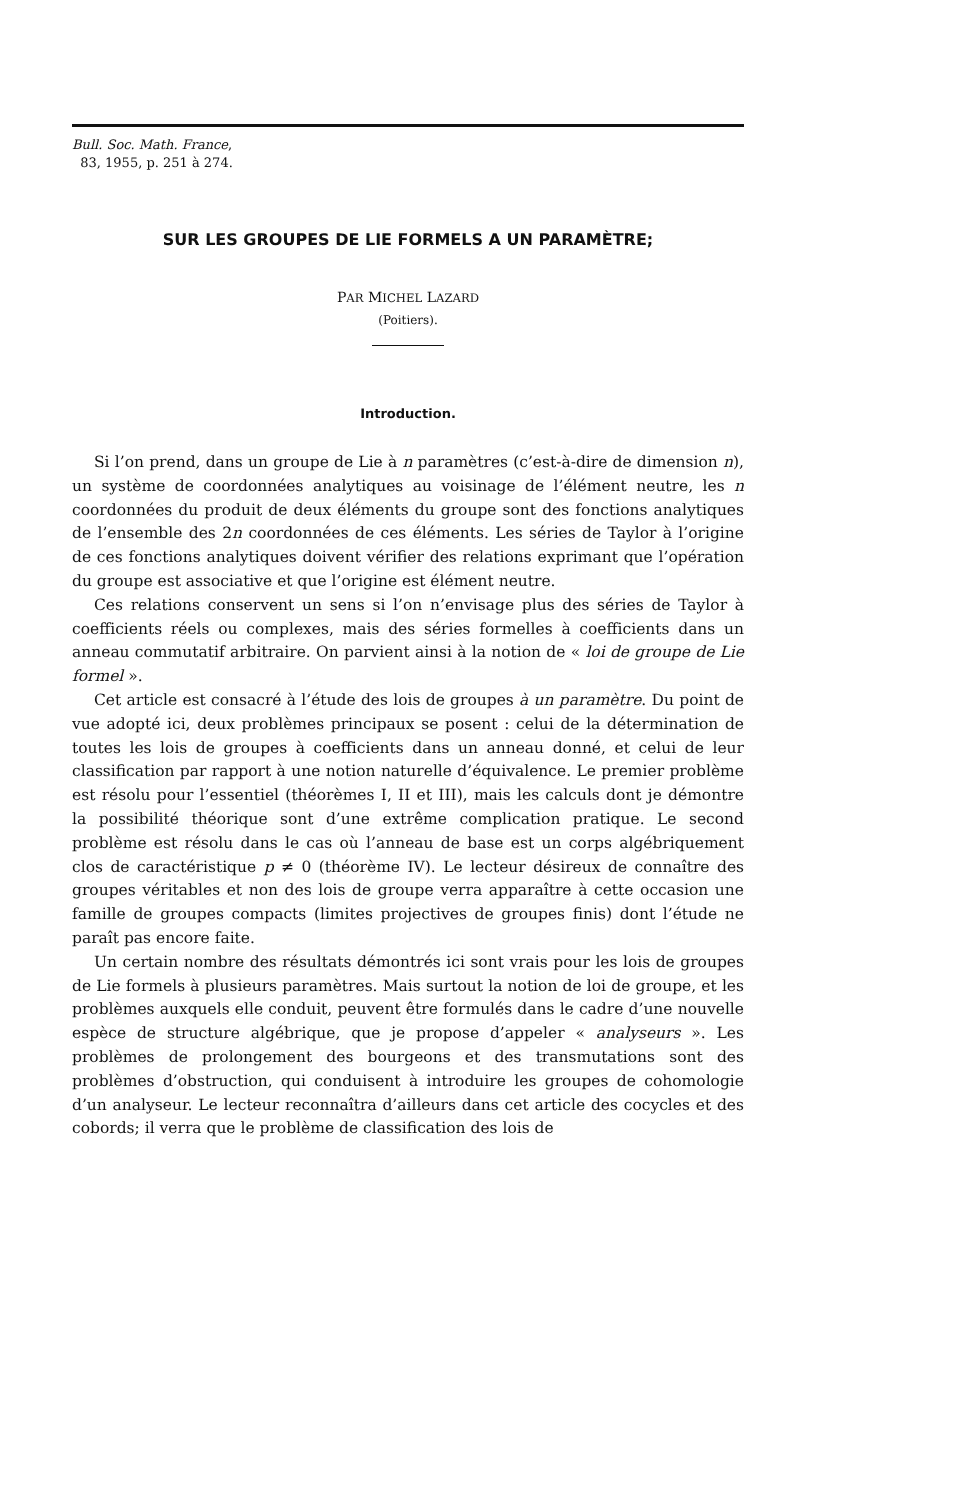Bull. Soc. Math. France,
83, 1955, p. 251 à 274.
SUR LES GROUPES DE LIE FORMELS A UN PARAMÈTRE;
PAR MICHEL LAZARD
(Poitiers).
Introduction.
Si l’on prend, dans un groupe de Lie à n paramètres (c’est-à-dire de dimension n), un système de coordonnées analytiques au voisinage de l’élément neutre, les n coordonnées du produit de deux éléments du groupe sont des fonctions analytiques de l’ensemble des 2n coordonnées de ces éléments. Les séries de Taylor à l’origine de ces fonctions analytiques doivent vérifier des relations exprimant que l’opération du groupe est associative et que l’origine est élément neutre.
Ces relations conservent un sens si l’on n’envisage plus des séries de Taylor à coefficients réels ou complexes, mais des séries formelles à coefficients dans un anneau commutatif arbitraire. On parvient ainsi à la notion de « loi de groupe de Lie formel ».
Cet article est consacré à l’étude des lois de groupes à un paramètre. Du point de vue adopté ici, deux problèmes principaux se posent : celui de la détermination de toutes les lois de groupes à coefficients dans un anneau donné, et celui de leur classification par rapport à une notion naturelle d’équivalence. Le premier problème est résolu pour l’essentiel (théorèmes I, II et III), mais les calculs dont je démontre la possibilité théorique sont d’une extrême complication pratique. Le second problème est résolu dans le cas où l’anneau de base est un corps algébriquement clos de caractéristique p ≠ 0 (théorème IV). Le lecteur désireux de connaître des groupes véritables et non des lois de groupe verra apparaître à cette occasion une famille de groupes compacts (limites projectives de groupes finis) dont l’étude ne paraît pas encore faite.
Un certain nombre des résultats démontrés ici sont vrais pour les lois de groupes de Lie formels à plusieurs paramètres. Mais surtout la notion de loi de groupe, et les problèmes auxquels elle conduit, peuvent être formulés dans le cadre d’une nouvelle espèce de structure algébrique, que je propose d’appeler « analyseurs ». Les problèmes de prolongement des bourgeons et des transmutations sont des problèmes d’obstruction, qui conduisent à introduire les groupes de cohomologie d’un analyseur. Le lecteur reconnaîtra d’ailleurs dans cet article des cocycles et des cobords; il verra que le problème de classification des lois de